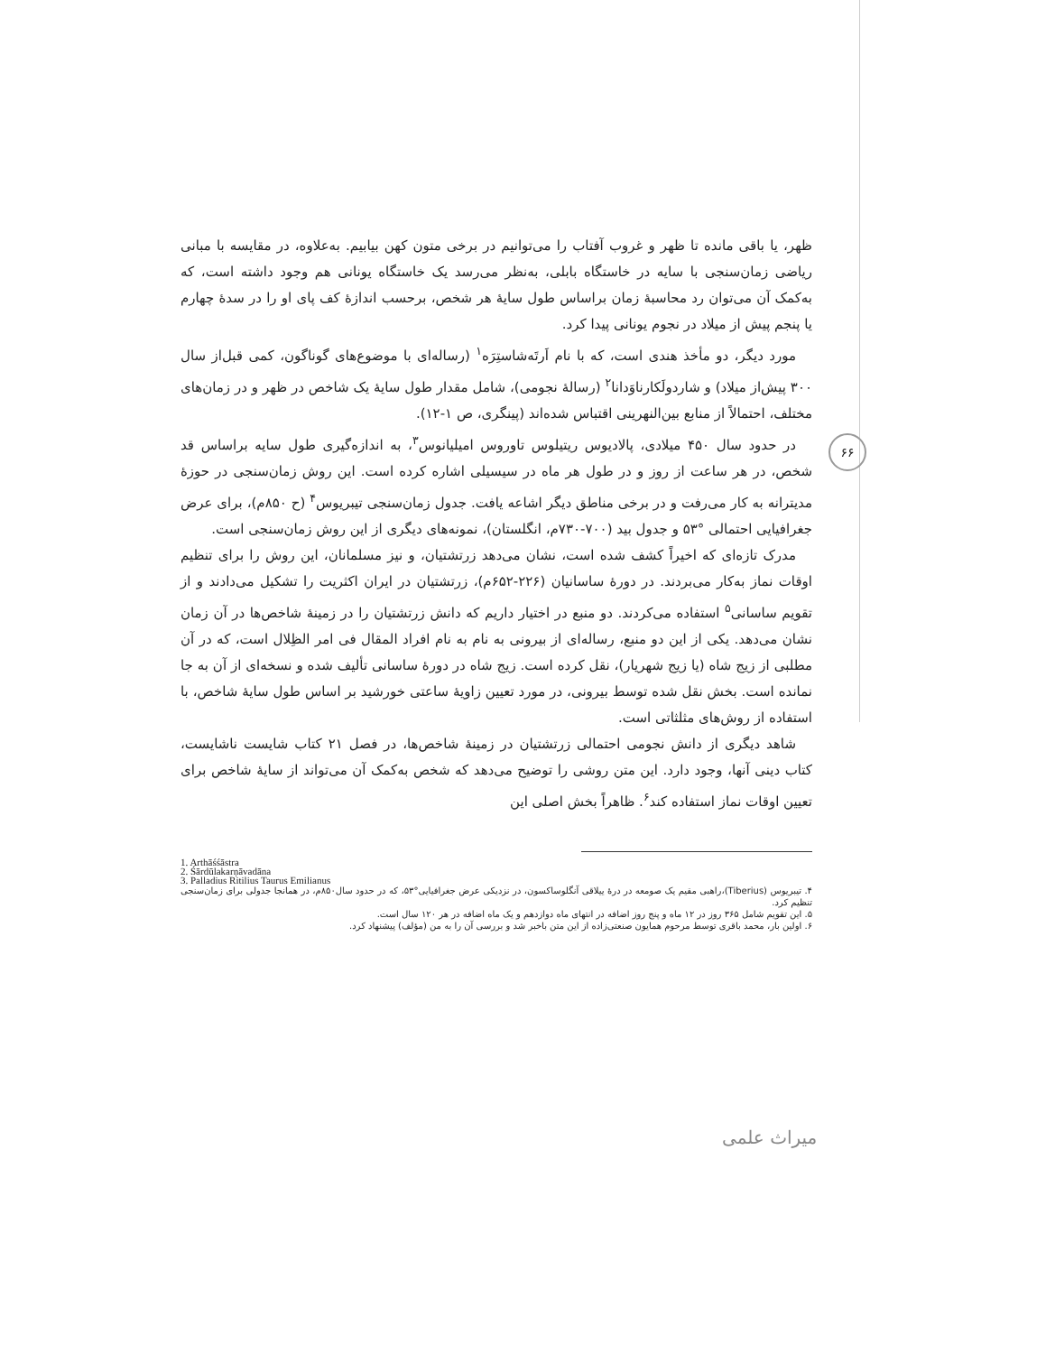۶۶
ظهر، یا باقی مانده تا ظهر و غروب آفتاب را می‌توانیم در برخی متون کهن بیابیم. به‌علاوه، در مقایسه با مبانی ریاضی زمان‌سنجی با سایه در خاستگاه بابلی، به‌نظر می‌رسد یک خاستگاه یونانی هم وجود داشته است، که به‌کمک آن می‌توان رد محاسبهٔ زمان براساس طول سایهٔ هر شخص، برحسب اندازهٔ کف پای او را در سدهٔ چهارم یا پنجم پیش از میلاد در نجوم یونانی پیدا کرد.
مورد دیگر، دو مأخذ هندی است، که با نام اَرتَه‌شاستِرَه<sup>۱</sup> (رساله‌ای با موضوع‌های گوناگون، کمی قبل‌از سال ۳۰۰ پیش‌از میلاد) و شاردولَکارناوَدانا<sup>۲</sup> (رسالهٔ نجومی)، شامل مقدار طول سایهٔ یک شاخص در ظهر و در زمان‌های مختلف، احتمالاً از منابع بین‌النهرینی اقتباس شده‌اند (پینگری، ص ۱-۱۲).
در حدود سال ۴۵۰ میلادی، پالادیوس ریتیلوس تاوروس امیلیانوس<sup>۳</sup>، به اندازه‌گیری طول سایه براساس قد شخص، در هر ساعت از روز و در طول هر ماه در سیسیلی اشاره کرده است. این روش زمان‌سنجی در حوزهٔ مدیترانه به کار می‌رفت و در برخی مناطق دیگر اشاعه یافت. جدول زمان‌سنجی تیبریوس<sup>۴</sup> (ح ۸۵۰م)، برای عرض جغرافیایی احتمالی °۵۳ و جدول بید (۷۰۰-۷۳۰م، انگلستان)، نمونه‌های دیگری از این روش زمان‌سنجی است.
مدرک تازه‌ای که اخیراً کشف شده است، نشان می‌دهد زرتشتیان، و نیز مسلمانان، این روش را برای تنظیم اوقات نماز به‌کار می‌بردند. در دورهٔ ساسانیان (۲۲۶-۶۵۲م)، زرتشتیان در ایران اکثریت را تشکیل می‌دادند و از تقویم ساسانی<sup>۵</sup> استفاده می‌کردند. دو منبع در اختیار داریم که دانش زرتشتیان را در زمینهٔ شاخص‌ها در آن زمان نشان می‌دهد. یکی از این دو منبع، رساله‌ای از بیرونی به نام به نام افراد المقال فی امر الظِلال است، که در آن مطلبی از زیج شاه (یا زیج شهریار)، نقل کرده است. زیج شاه در دورهٔ ساسانی تألیف شده و نسخه‌ای از آن به جا نمانده است. بخش نقل شده توسط بیرونی، در مورد تعیین زاویهٔ ساعتی خورشید بر اساس طول سایهٔ شاخص، با استفاده از روش‌های مثلثاتی است.
شاهد دیگری از دانش نجومی احتمالی زرتشتیان در زمینهٔ شاخص‌ها، در فصل ۲۱ کتاب شایست ناشایست، کتاب دینی آنها، وجود دارد. این متن روشی را توضیح می‌دهد که شخص به‌کمک آن می‌تواند از سایهٔ شاخص برای تعیین اوقات نماز استفاده کند<sup>۶</sup>. ظاهراً بخش اصلی این
1. Arthāśśāstra
2. Śārdūlakarṇāvadāna
3. Palladius Ritilius Taurus Emilianus
۴. تیبریوس (Tiberius)،راهبی مقیم یک صومعه در درهٔ ییلاقی آنگلوساکسون، در نزدیکی عرض جغرافیایی°۵۳، که در حدود سال۸۵۰م، در همانجا جدولی برای زمان‌سنجی تنظیم کرد.
۵. این تقویم شامل ۳۶۵ روز در ۱۲ ماه و پنج روز اضافه در انتهای ماه دوازدهم و یک ماه اضافه در هر ۱۲۰ سال است.
۶. اولین بار، محمد باقری توسط مرحوم همایون صنعتی‌زاده از این متن باخبر شد و بررسی آن را به من (مؤلف) پیشنهاد کرد.
میراث علمی